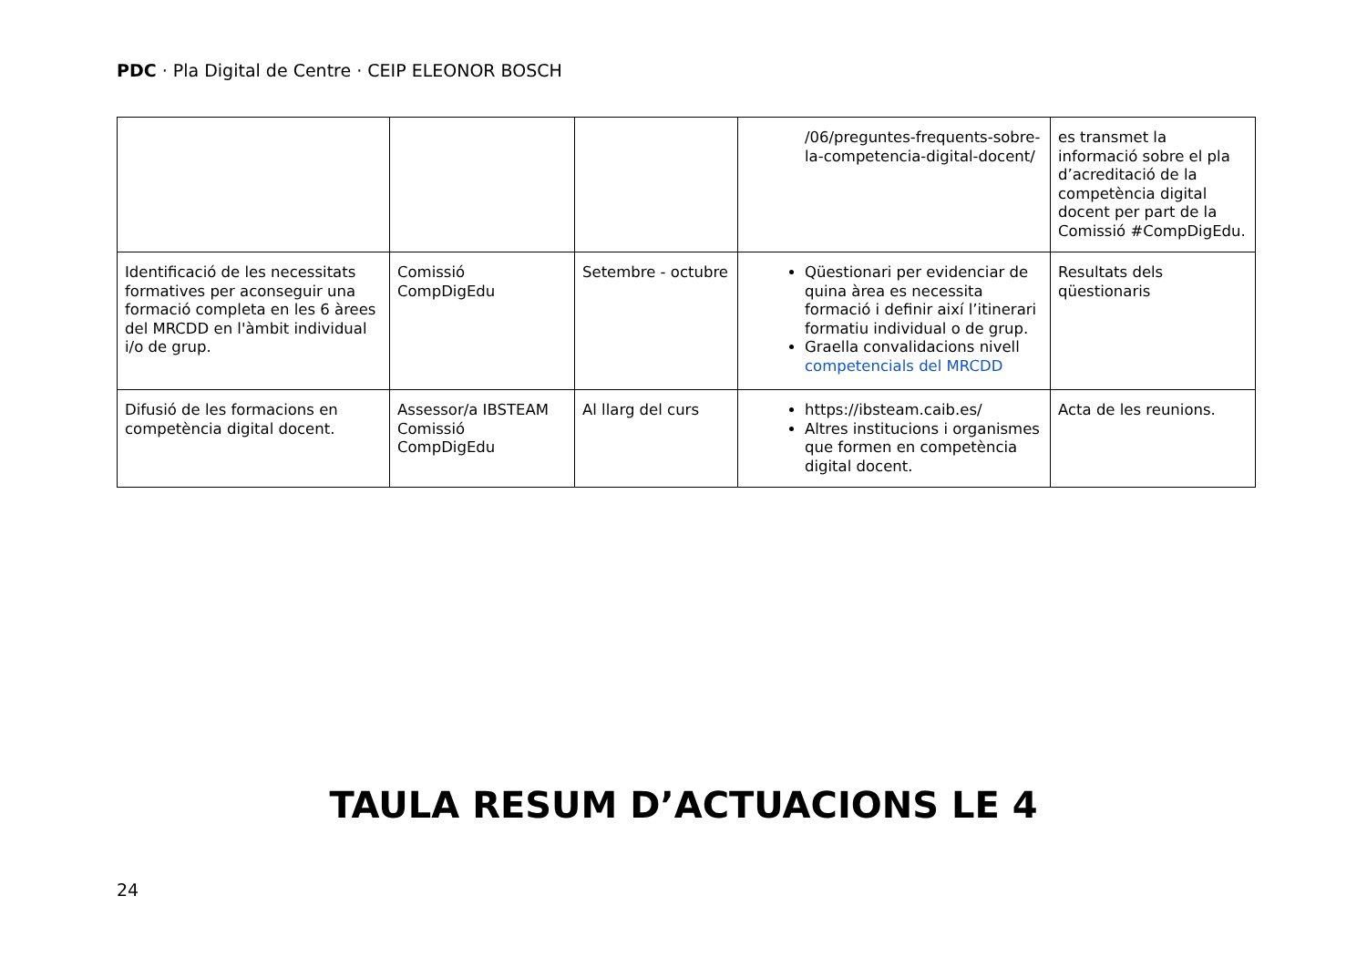PDC · Pla Digital de Centre · CEIP ELEONOR BOSCH
| | | | /06/preguntes-frequents-sobre-la-competencia-digital-docent/ | es transmet la informació sobre el pla d’acreditació de la competència digital docent per part de la Comissió #CompDigEdu. |
| Identificació de les necessitats formatives per aconseguir una formació completa en les 6 àrees del MRCDD en l'àmbit individual i/o de grup. | Comissió CompDigEdu | Setembre - octubre | Qüestionari per evidenciar de quina àrea es necessita formació i definir així l’itinerari formatiu individual o de grup. Graella convalidacions nivell competencials del MRCDD | Resultats dels qüestionaris |
| Difusió de les formacions en competència digital docent. | Assessor/a IBSTEAM Comissió CompDigEdu | Al llarg del curs | https://ibsteam.caib.es/ Altres institucions i organismes que formen en competència digital docent. | Acta de les reunions. |
TAULA RESUM D’ACTUACIONS LE 4
24